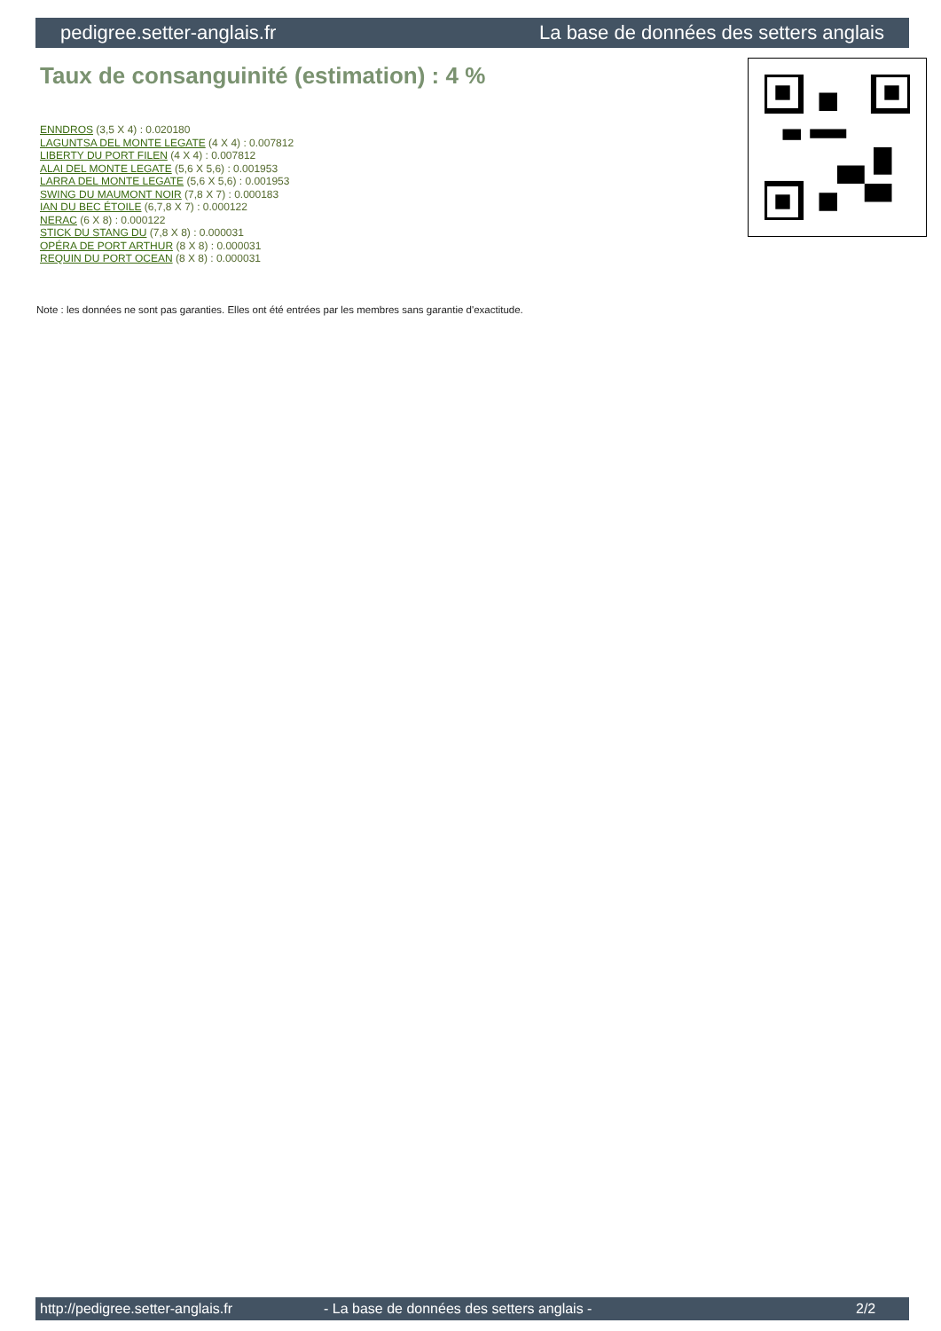pedigree.setter-anglais.fr La base de données des setters anglais
Taux de consanguinité (estimation) : 4 %
ENNDROS (3,5 X 4) : 0.020180
LAGUNTSA DEL MONTE LEGATE (4 X 4) : 0.007812
LIBERTY DU PORT FILEN (4 X 4) : 0.007812
ALAI DEL MONTE LEGATE (5,6 X 5,6) : 0.001953
LARRA DEL MONTE LEGATE (5,6 X 5,6) : 0.001953
SWING DU MAUMONT NOIR (7,8 X 7) : 0.000183
IAN DU BEC ÉTOILE (6,7,8 X 7) : 0.000122
NERAC (6 X 8) : 0.000122
STICK DU STANG DU (7,8 X 8) : 0.000031
OPÉRA DE PORT ARTHUR (8 X 8) : 0.000031
REQUIN DU PORT OCEAN (8 X 8) : 0.000031
Note : les données ne sont pas garanties. Elles ont été entrées par les membres sans garantie d'exactitude.
http://pedigree.setter-anglais.fr - La base de données des setters anglais - 2/2